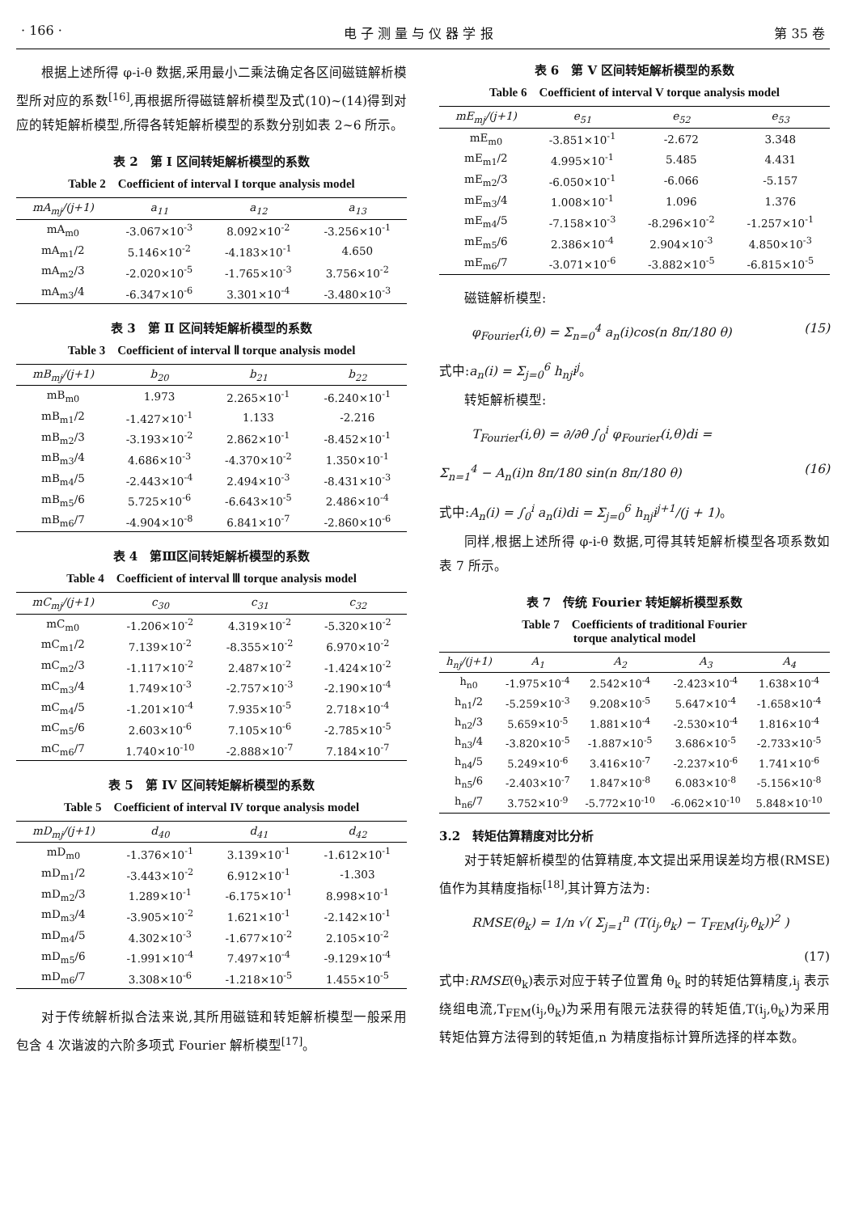· 166 · 电 子 测 量 与 仪 器 学 报 第 35 卷
根据上述所得 φ-i-θ 数据,采用最小二乘法确定各区间磁链解析模型所对应的系数<sup>[16]</sup>,再根据所得磁链解析模型及式(10)~(14)得到对应的转矩解析模型,所得各转矩解析模型的系数分别如表 2~6 所示。
表 2　第 I 区间转矩解析模型的系数
Table 2　Coefficient of interval I torque analysis model
| mA<sub>mj</sub>/(j+1) | a<sub>11</sub> | a<sub>12</sub> | a<sub>13</sub> |
| --- | --- | --- | --- |
| mA<sub>m0</sub> | -3.067×10<sup>-3</sup> | 8.092×10<sup>-2</sup> | -3.256×10<sup>-1</sup> |
| mA<sub>m1</sub>/2 | 5.146×10<sup>-2</sup> | -4.183×10<sup>-1</sup> | 4.650 |
| mA<sub>m2</sub>/3 | -2.020×10<sup>-5</sup> | -1.765×10<sup>-3</sup> | 3.756×10<sup>-2</sup> |
| mA<sub>m3</sub>/4 | -6.347×10<sup>-6</sup> | 3.301×10<sup>-4</sup> | -3.480×10<sup>-3</sup> |
表 3　第 Ⅱ 区间转矩解析模型的系数
Table 3　Coefficient of interval Ⅱ torque analysis model
| mB<sub>mj</sub>/(j+1) | b<sub>20</sub> | b<sub>21</sub> | b<sub>22</sub> |
| --- | --- | --- | --- |
| mB<sub>m0</sub> | 1.973 | 2.265×10<sup>-1</sup> | -6.240×10<sup>-1</sup> |
| mB<sub>m1</sub>/2 | -1.427×10<sup>-1</sup> | 1.133 | -2.216 |
| mB<sub>m2</sub>/3 | -3.193×10<sup>-2</sup> | 2.862×10<sup>-1</sup> | -8.452×10<sup>-1</sup> |
| mB<sub>m3</sub>/4 | 4.686×10<sup>-3</sup> | -4.370×10<sup>-2</sup> | 1.350×10<sup>-1</sup> |
| mB<sub>m4</sub>/5 | -2.443×10<sup>-4</sup> | 2.494×10<sup>-3</sup> | -8.431×10<sup>-3</sup> |
| mB<sub>m5</sub>/6 | 5.725×10<sup>-6</sup> | -6.643×10<sup>-5</sup> | 2.486×10<sup>-4</sup> |
| mB<sub>m6</sub>/7 | -4.904×10<sup>-8</sup> | 6.841×10<sup>-7</sup> | -2.860×10<sup>-6</sup> |
表 4　第Ⅲ区间转矩解析模型的系数
Table 4　Coefficient of interval Ⅲ torque analysis model
| mC<sub>mj</sub>/(j+1) | c<sub>30</sub> | c<sub>31</sub> | c<sub>32</sub> |
| --- | --- | --- | --- |
| mC<sub>m0</sub> | -1.206×10<sup>-2</sup> | 4.319×10<sup>-2</sup> | -5.320×10<sup>-2</sup> |
| mC<sub>m1</sub>/2 | 7.139×10<sup>-2</sup> | -8.355×10<sup>-2</sup> | 6.970×10<sup>-2</sup> |
| mC<sub>m2</sub>/3 | -1.117×10<sup>-2</sup> | 2.487×10<sup>-2</sup> | -1.424×10<sup>-2</sup> |
| mC<sub>m3</sub>/4 | 1.749×10<sup>-3</sup> | -2.757×10<sup>-3</sup> | -2.190×10<sup>-4</sup> |
| mC<sub>m4</sub>/5 | -1.201×10<sup>-4</sup> | 7.935×10<sup>-5</sup> | 2.718×10<sup>-4</sup> |
| mC<sub>m5</sub>/6 | 2.603×10<sup>-6</sup> | 7.105×10<sup>-6</sup> | -2.785×10<sup>-5</sup> |
| mC<sub>m6</sub>/7 | 1.740×10<sup>-10</sup> | -2.888×10<sup>-7</sup> | 7.184×10<sup>-7</sup> |
表 5　第 IV 区间转矩解析模型的系数
Table 5　Coefficient of interval IV torque analysis model
| mD<sub>mj</sub>/(j+1) | d<sub>40</sub> | d<sub>41</sub> | d<sub>42</sub> |
| --- | --- | --- | --- |
| mD<sub>m0</sub> | -1.376×10<sup>-1</sup> | 3.139×10<sup>-1</sup> | -1.612×10<sup>-1</sup> |
| mD<sub>m1</sub>/2 | -3.443×10<sup>-2</sup> | 6.912×10<sup>-1</sup> | -1.303 |
| mD<sub>m2</sub>/3 | 1.289×10<sup>-1</sup> | -6.175×10<sup>-1</sup> | 8.998×10<sup>-1</sup> |
| mD<sub>m3</sub>/4 | -3.905×10<sup>-2</sup> | 1.621×10<sup>-1</sup> | -2.142×10<sup>-1</sup> |
| mD<sub>m4</sub>/5 | 4.302×10<sup>-3</sup> | -1.677×10<sup>-2</sup> | 2.105×10<sup>-2</sup> |
| mD<sub>m5</sub>/6 | -1.991×10<sup>-4</sup> | 7.497×10<sup>-4</sup> | -9.129×10<sup>-4</sup> |
| mD<sub>m6</sub>/7 | 3.308×10<sup>-6</sup> | -1.218×10<sup>-5</sup> | 1.455×10<sup>-5</sup> |
对于传统解析拟合法来说,其所用磁链和转矩解析模型一般采用包含 4 次谐波的六阶多项式 Fourier 解析模型<sup>[17]</sup>。
表 6　第 V 区间转矩解析模型的系数
Table 6　Coefficient of interval V torque analysis model
| mE<sub>mj</sub>/(j+1) | e<sub>51</sub> | e<sub>52</sub> | e<sub>53</sub> |
| --- | --- | --- | --- |
| mE<sub>m0</sub> | -3.851×10<sup>-1</sup> | -2.672 | 3.348 |
| mE<sub>m1</sub>/2 | 4.995×10<sup>-1</sup> | 5.485 | 4.431 |
| mE<sub>m2</sub>/3 | -6.050×10<sup>-1</sup> | -6.066 | -5.157 |
| mE<sub>m3</sub>/4 | 1.008×10<sup>-1</sup> | 1.096 | 1.376 |
| mE<sub>m4</sub>/5 | -7.158×10<sup>-3</sup> | -8.296×10<sup>-2</sup> | -1.257×10<sup>-1</sup> |
| mE<sub>m5</sub>/6 | 2.386×10<sup>-4</sup> | 2.904×10<sup>-3</sup> | 4.850×10<sup>-3</sup> |
| mE<sub>m6</sub>/7 | -3.071×10<sup>-6</sup> | -3.882×10<sup>-5</sup> | -6.815×10<sup>-5</sup> |
磁链解析模型:
φ<sub>Fourier</sub>(i,θ) = Σ<sub>n=0</sub><sup>4</sup> a<sub>n</sub>(i)cos(n 8π/180 θ) (15)
式中:a<sub>n</sub>(i) = Σ<sub>j=0</sub><sup>6</sup> h<sub>nj</sub>i<sup>j</sup>。
转矩解析模型:
T<sub>Fourier</sub>(i,θ) = ∂/∂θ ∫<sub>0</sub><sup>i</sup> φ<sub>Fourier</sub>(i,θ)di =
Σ<sub>n=1</sub><sup>4</sup> − A<sub>n</sub>(i)n 8π/180 sin(n 8π/180 θ) (16)
式中:A<sub>n</sub>(i) = ∫<sub>0</sub><sup>i</sup> a<sub>n</sub>(i)di = Σ<sub>j=0</sub><sup>6</sup> h<sub>nj</sub>i<sup>j+1</sup>/(j + 1)。
同样,根据上述所得 φ-i-θ 数据,可得其转矩解析模型各项系数如表 7 所示。
表 7　传统 Fourier 转矩解析模型系数
Table 7　Coefficients of traditional Fourier
torque analytical model
| h<sub>nj</sub>/(j+1) | A<sub>1</sub> | A<sub>2</sub> | A<sub>3</sub> | A<sub>4</sub> |
| --- | --- | --- | --- | --- |
| h<sub>n0</sub> | -1.975×10<sup>-4</sup> | 2.542×10<sup>-4</sup> | -2.423×10<sup>-4</sup> | 1.638×10<sup>-4</sup> |
| h<sub>n1</sub>/2 | -5.259×10<sup>-3</sup> | 9.208×10<sup>-5</sup> | 5.647×10<sup>-4</sup> | -1.658×10<sup>-4</sup> |
| h<sub>n2</sub>/3 | 5.659×10<sup>-5</sup> | 1.881×10<sup>-4</sup> | -2.530×10<sup>-4</sup> | 1.816×10<sup>-4</sup> |
| h<sub>n3</sub>/4 | -3.820×10<sup>-5</sup> | -1.887×10<sup>-5</sup> | 3.686×10<sup>-5</sup> | -2.733×10<sup>-5</sup> |
| h<sub>n4</sub>/5 | 5.249×10<sup>-6</sup> | 3.416×10<sup>-7</sup> | -2.237×10<sup>-6</sup> | 1.741×10<sup>-6</sup> |
| h<sub>n5</sub>/6 | -2.403×10<sup>-7</sup> | 1.847×10<sup>-8</sup> | 6.083×10<sup>-8</sup> | -5.156×10<sup>-8</sup> |
| h<sub>n6</sub>/7 | 3.752×10<sup>-9</sup> | -5.772×10<sup>-10</sup> | -6.062×10<sup>-10</sup> | 5.848×10<sup>-10</sup> |
3.2　转矩估算精度对比分析
对于转矩解析模型的估算精度,本文提出采用误差均方根(RMSE)值作为其精度指标<sup>[18]</sup>,其计算方法为:
RMSE(θ<sub>k</sub>) = 1/n √( Σ<sub>j=1</sub><sup>n</sup> (T(i<sub>j</sub>,θ<sub>k</sub>) − T<sub>FEM</sub>(i<sub>j</sub>,θ<sub>k</sub>))<sup>2</sup> )
(17)
式中:RMSE(θ<sub>k</sub>)表示对应于转子位置角 θ<sub>k</sub> 时的转矩估算精度,i<sub>j</sub> 表示绕组电流,T<sub>FEM</sub>(i<sub>j</sub>,θ<sub>k</sub>)为采用有限元法获得的转矩值,T(i<sub>j</sub>,θ<sub>k</sub>)为采用转矩估算方法得到的转矩值,n 为精度指标计算所选择的样本数。